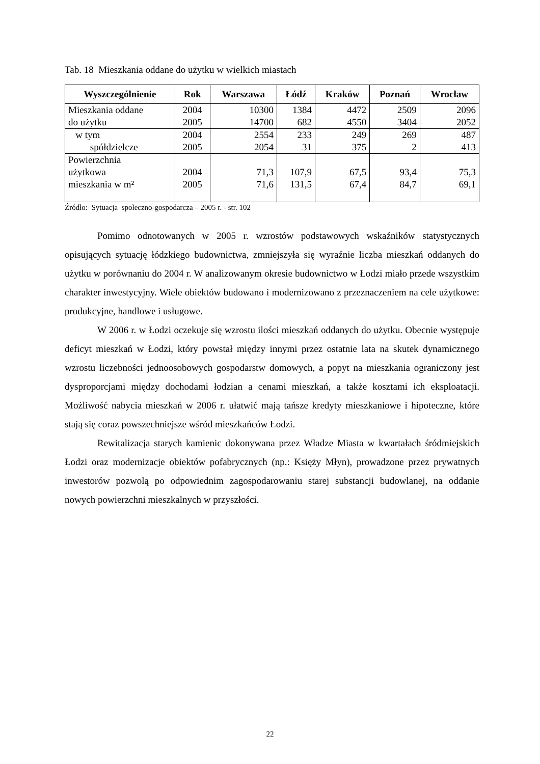Tab. 18 Mieszkania oddane do użytku w wielkich miastach
| Wyszczególnienie | Rok | Warszawa | Łódź | Kraków | Poznań | Wrocław |
| --- | --- | --- | --- | --- | --- | --- |
| Mieszkania oddane do użytku | 2004 2005 | 10300 14700 | 1384 682 | 4472 4550 | 2509 3404 | 2096 2052 |
| w tym spółdzielcze | 2004 2005 | 2554 2054 | 233 31 | 249 375 | 269 2 | 487 413 |
| Powierzchnia użytkowa mieszkania w m² | 2004 2005 | 71,3 71,6 | 107,9 131,5 | 67,5 67,4 | 93,4 84,7 | 75,3 69,1 |
Źródło: Sytuacja społeczno-gospodarcza – 2005 r. - str. 102
Pomimo odnotowanych w 2005 r. wzrostów podstawowych wskaźników statystycznych opisujących sytuację łódzkiego budownictwa, zmniejszyła się wyraźnie liczba mieszkań oddanych do użytku w porównaniu do 2004 r. W analizowanym okresie budownictwo w Łodzi miało przede wszystkim charakter inwestycyjny. Wiele obiektów budowano i modernizowano z przeznaczeniem na cele użytkowe: produkcyjne, handlowe i usługowe.
W 2006 r. w Łodzi oczekuje się wzrostu ilości mieszkań oddanych do użytku. Obecnie występuje deficyt mieszkań w Łodzi, który powstał między innymi przez ostatnie lata na skutek dynamicznego wzrostu liczebności jednoosobowych gospodarstw domowych, a popyt na mieszkania ograniczony jest dysproporcjami między dochodami łodzian a cenami mieszkań, a także kosztami ich eksploatacji. Możliwość nabycia mieszkań w 2006 r. ułatwić mają tańsze kredyty mieszkaniowe i hipoteczne, które stają się coraz powszechniejsze wśród mieszkańców Łodzi.
Rewitalizacja starych kamienic dokonywana przez Władze Miasta w kwartałach śródmiejskich Łodzi oraz modernizacje obiektów pofabrycznych (np.: Księży Młyn), prowadzone przez prywatnych inwestorów pozwolą po odpowiednim zagospodarowaniu starej substancji budowlanej, na oddanie nowych powierzchni mieszkalnych w przyszłości.
22